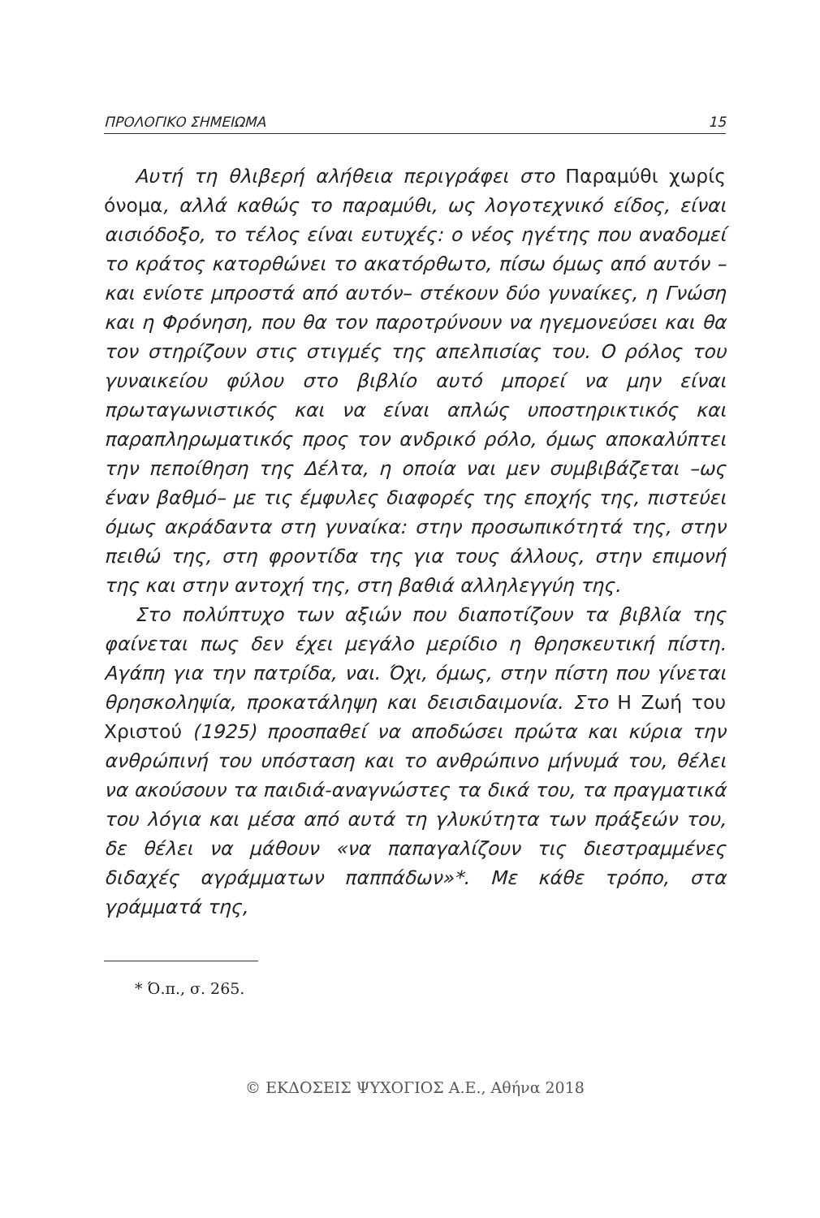ΠΡΟΛΟΓΙΚΟ ΣΗΜΕΙΩΜΑ 15
Αυτή τη θλιβερή αλήθεια περιγράφει στο Παραμύθι χωρίς όνομα, αλλά καθώς το παραμύθι, ως λογοτεχνικό είδος, είναι αισιόδοξο, το τέλος είναι ευτυχές: ο νέος ηγέτης που αναδομεί το κράτος κατορθώνει το ακατόρθωτο, πίσω όμως από αυτόν –και ενίοτε μπροστά από αυτόν– στέκουν δύο γυναίκες, η Γνώση και η Φρόνηση, που θα τον παροτρύνουν να ηγεμονεύσει και θα τον στηρίζουν στις στιγμές της απελπισίας του. Ο ρόλος του γυναικείου φύλου στο βιβλίο αυτό μπορεί να μην είναι πρωταγωνιστικός και να είναι απλώς υποστηρικτικός και παραπληρωματικός προς τον ανδρικό ρόλο, όμως αποκαλύπτει την πεποίθηση της Δέλτα, η οποία ναι μεν συμβιβάζεται –ως έναν βαθμό– με τις έμφυλες διαφορές της εποχής της, πιστεύει όμως ακράδαντα στη γυναίκα: στην προσωπικότητά της, στην πειθώ της, στη φροντίδα της για τους άλλους, στην επιμονή της και στην αντοχή της, στη βαθιά αλληλεγγύη της.
Στο πολύπτυχο των αξιών που διαποτίζουν τα βιβλία της φαίνεται πως δεν έχει μεγάλο μερίδιο η θρησκευτική πίστη. Αγάπη για την πατρίδα, ναι. Όχι, όμως, στην πίστη που γίνεται θρησκοληψία, προκατάληψη και δεισιδαιμονία. Στο Η Ζωή του Χριστού (1925) προσπαθεί να αποδώσει πρώτα και κύρια την ανθρώπινή του υπόσταση και το ανθρώπινο μήνυμά του, θέλει να ακούσουν τα παιδιά-αναγνώστες τα δικά του, τα πραγματικά του λόγια και μέσα από αυτά τη γλυκύτητα των πράξεών του, δε θέλει να μάθουν «να παπαγαλίζουν τις διεστραμμένες διδαχές αγράμματων παππάδων»*. Με κάθε τρόπο, στα γράμματά της,
* Ό.π., σ. 265.
© ΕΚΔΟΣΕΙΣ ΨΥΧΟΓΙΟΣ Α.Ε., Αθήνα 2018